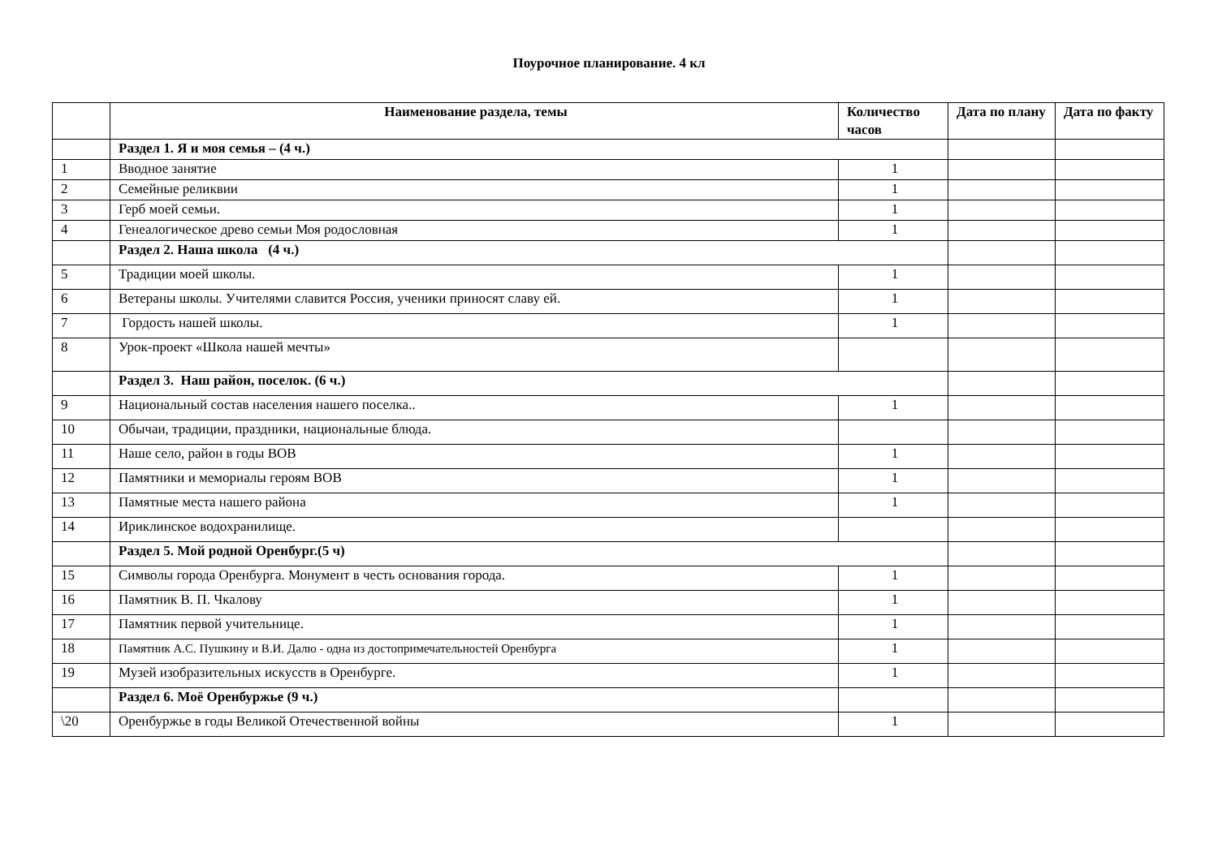Поурочное планирование. 4 кл
| | Наименование раздела, темы | Количество часов | Дата по плану | Дата по факту |
| --- | --- | --- | --- | --- |
| | Раздел 1. Я и моя семья – (4 ч.) | | | |
| 1 | Вводное занятие | 1 | | |
| 2 | Семейные реликвии | 1 | | |
| 3 | Герб моей семьи. | 1 | | |
| 4 | Генеалогическое древо семьи Моя родословная | 1 | | |
| | Раздел 2. Наша школа (4 ч.) | | | |
| 5 | Традиции моей школы. | 1 | | |
| 6 | Ветераны школы. Учителями славится Россия, ученики приносят славу ей. | 1 | | |
| 7 | Гордость нашей школы. | 1 | | |
| 8 | Урок-проект «Школа нашей мечты» | | | |
| | Раздел 3. Наш район, поселок. (6 ч.) | | | |
| 9 | Национальный состав населения нашего поселка.. | 1 | | |
| 10 | Обычаи, традиции, праздники, национальные блюда. | | | |
| 11 | Наше село, район в годы ВОВ | 1 | | |
| 12 | Памятники и мемориалы героям ВОВ | 1 | | |
| 13 | Памятные места нашего района | 1 | | |
| 14 | Ириклинское водохранилище. | | | |
| | Раздел 5. Мой родной Оренбург.(5 ч) | | | |
| 15 | Символы города Оренбурга. Монумент в честь основания города. | 1 | | |
| 16 | Памятник В. П. Чкалову | 1 | | |
| 17 | Памятник первой учительнице. | 1 | | |
| 18 | Памятник А.С. Пушкину и В.И. Далю - одна из достопримечательностей Оренбурга | 1 | | |
| 19 | Музей изобразительных искусств в Оренбурге. | 1 | | |
| | Раздел 6. Моё Оренбуржье (9 ч.) | | | |
| \20 | Оренбуржье в годы Великой Отечественной войны | 1 | | |